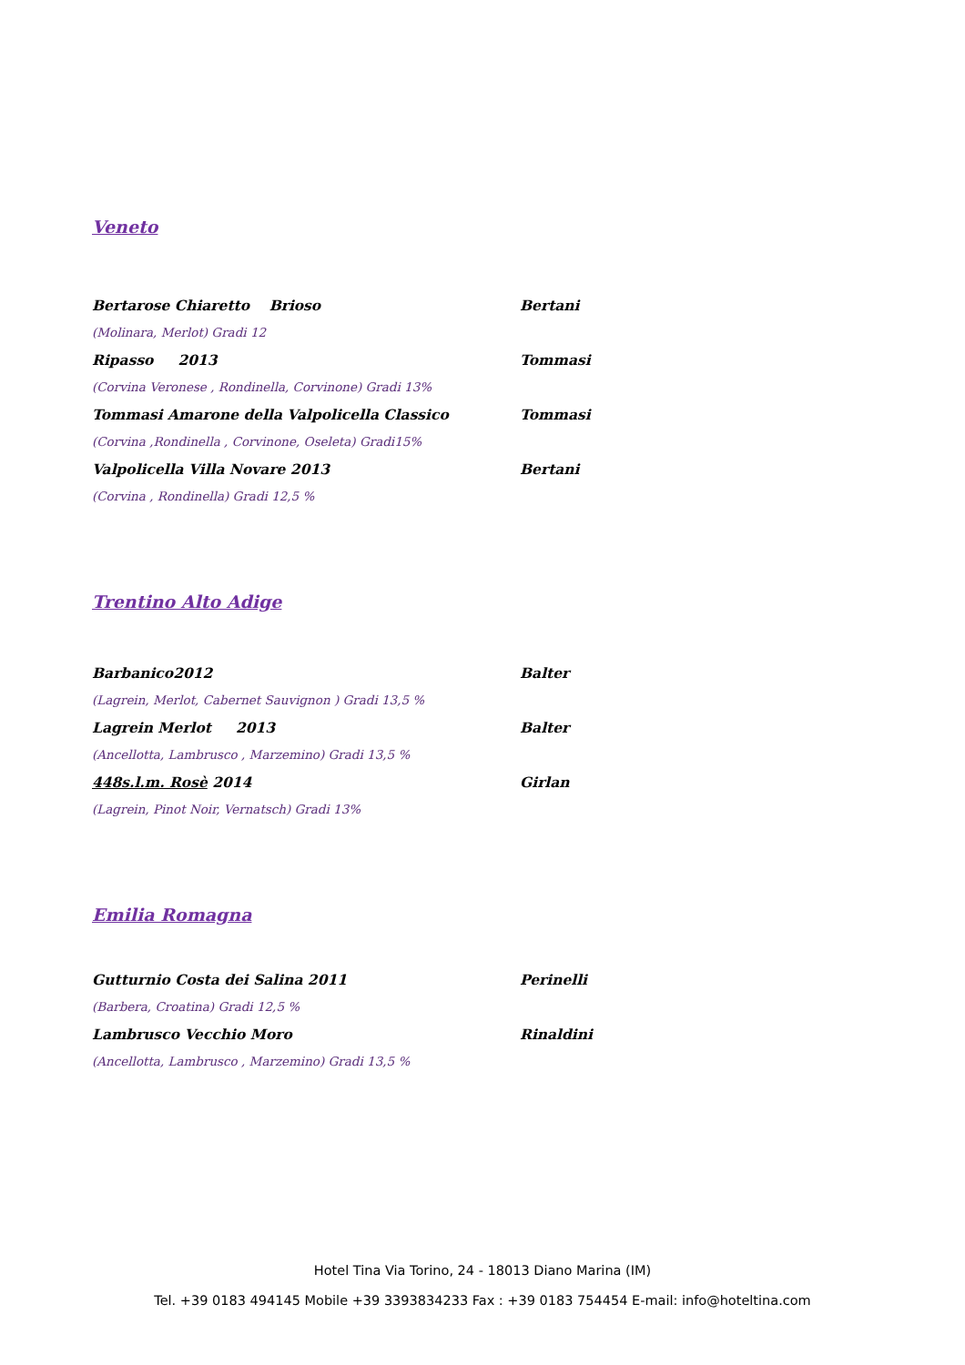Veneto
Bertarose Chiaretto Brioso Bertani
(Molinara, Merlot) Gradi 12
Ripasso 2013 Tommasi
(Corvina Veronese , Rondinella, Corvinone) Gradi 13%
Tommasi Amarone della Valpolicella Classico Tommasi
(Corvina ,Rondinella , Corvinone, Oseleta) Gradi15%
Valpolicella Villa Novare 2013 Bertani
(Corvina , Rondinella) Gradi 12,5 %
Trentino Alto Adige
Barbanico2012 Balter
(Lagrein, Merlot, Cabernet Sauvignon ) Gradi 13,5 %
Lagrein Merlot 2013 Balter
(Ancellotta, Lambrusco , Marzemino) Gradi 13,5 %
448s.l.m. Rosè 2014 Girlan
(Lagrein, Pinot Noir, Vernatsch) Gradi 13%
Emilia Romagna
Gutturnio Costa dei Salina 2011 Perinelli
(Barbera, Croatina) Gradi 12,5 %
Lambrusco Vecchio Moro Rinaldini
(Ancellotta, Lambrusco , Marzemino) Gradi 13,5 %
Hotel Tina Via Torino, 24 - 18013 Diano Marina (IM)
Tel. +39 0183 494145 Mobile +39 3393834233 Fax : +39 0183 754454 E-mail: info@hoteltina.com